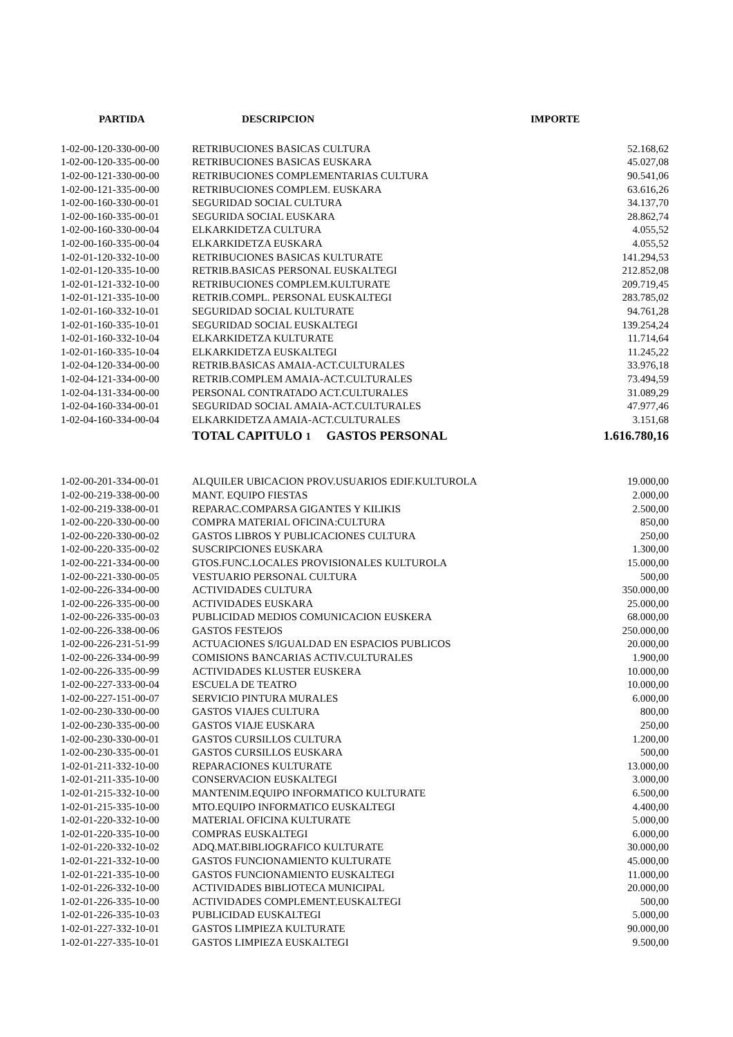| PARTIDA | DESCRIPCION | IMPORTE |
| --- | --- | --- |
| 1-02-00-120-330-00-00 | RETRIBUCIONES BASICAS CULTURA | 52.168,62 |
| 1-02-00-120-335-00-00 | RETRIBUCIONES BASICAS EUSKARA | 45.027,08 |
| 1-02-00-121-330-00-00 | RETRIBUCIONES COMPLEMENTARIAS CULTURA | 90.541,06 |
| 1-02-00-121-335-00-00 | RETRIBUCIONES COMPLEM. EUSKARA | 63.616,26 |
| 1-02-00-160-330-00-01 | SEGURIDAD SOCIAL CULTURA | 34.137,70 |
| 1-02-00-160-335-00-01 | SEGURIDA SOCIAL EUSKARA | 28.862,74 |
| 1-02-00-160-330-00-04 | ELKARKIDETZA CULTURA | 4.055,52 |
| 1-02-00-160-335-00-04 | ELKARKIDETZA EUSKARA | 4.055,52 |
| 1-02-01-120-332-10-00 | RETRIBUCIONES BASICAS KULTURATE | 141.294,53 |
| 1-02-01-120-335-10-00 | RETRIB.BASICAS PERSONAL EUSKALTEGI | 212.852,08 |
| 1-02-01-121-332-10-00 | RETRIBUCIONES COMPLEM.KULTURATE | 209.719,45 |
| 1-02-01-121-335-10-00 | RETRIB.COMPL. PERSONAL EUSKALTEGI | 283.785,02 |
| 1-02-01-160-332-10-01 | SEGURIDAD SOCIAL KULTURATE | 94.761,28 |
| 1-02-01-160-335-10-01 | SEGURIDAD SOCIAL EUSKALTEGI | 139.254,24 |
| 1-02-01-160-332-10-04 | ELKARKIDETZA KULTURATE | 11.714,64 |
| 1-02-01-160-335-10-04 | ELKARKIDETZA EUSKALTEGI | 11.245,22 |
| 1-02-04-120-334-00-00 | RETRIB.BASICAS AMAIA-ACT.CULTURALES | 33.976,18 |
| 1-02-04-121-334-00-00 | RETRIB.COMPLEM AMAIA-ACT.CULTURALES | 73.494,59 |
| 1-02-04-131-334-00-00 | PERSONAL CONTRATADO ACT.CULTURALES | 31.089,29 |
| 1-02-04-160-334-00-01 | SEGURIDAD SOCIAL AMAIA-ACT.CULTURALES | 47.977,46 |
| 1-02-04-160-334-00-04 | ELKARKIDETZA AMAIA-ACT.CULTURALES | 3.151,68 |
| | TOTAL CAPITULO 1 GASTOS PERSONAL | 1.616.780,16 |
| 1-02-00-201-334-00-01 | ALQUILER UBICACION PROV.USUARIOS EDIF.KULTUROLA | 19.000,00 |
| 1-02-00-219-338-00-00 | MANT. EQUIPO FIESTAS | 2.000,00 |
| 1-02-00-219-338-00-01 | REPARAC.COMPARSA GIGANTES Y KILIKIS | 2.500,00 |
| 1-02-00-220-330-00-00 | COMPRA MATERIAL OFICINA:CULTURA | 850,00 |
| 1-02-00-220-330-00-02 | GASTOS LIBROS Y PUBLICACIONES CULTURA | 250,00 |
| 1-02-00-220-335-00-02 | SUSCRIPCIONES EUSKARA | 1.300,00 |
| 1-02-00-221-334-00-00 | GTOS.FUNC.LOCALES PROVISIONALES KULTUROLA | 15.000,00 |
| 1-02-00-221-330-00-05 | VESTUARIO PERSONAL CULTURA | 500,00 |
| 1-02-00-226-334-00-00 | ACTIVIDADES CULTURA | 350.000,00 |
| 1-02-00-226-335-00-00 | ACTIVIDADES EUSKARA | 25.000,00 |
| 1-02-00-226-335-00-03 | PUBLICIDAD MEDIOS COMUNICACION EUSKERA | 68.000,00 |
| 1-02-00-226-338-00-06 | GASTOS FESTEJOS | 250.000,00 |
| 1-02-00-226-231-51-99 | ACTUACIONES S/IGUALDAD EN ESPACIOS PUBLICOS | 20.000,00 |
| 1-02-00-226-334-00-99 | COMISIONS BANCARIAS ACTIV.CULTURALES | 1.900,00 |
| 1-02-00-226-335-00-99 | ACTIVIDADES KLUSTER EUSKERA | 10.000,00 |
| 1-02-00-227-333-00-04 | ESCUELA DE TEATRO | 10.000,00 |
| 1-02-00-227-151-00-07 | SERVICIO PINTURA MURALES | 6.000,00 |
| 1-02-00-230-330-00-00 | GASTOS VIAJES CULTURA | 800,00 |
| 1-02-00-230-335-00-00 | GASTOS VIAJE EUSKARA | 250,00 |
| 1-02-00-230-330-00-01 | GASTOS CURSILLOS CULTURA | 1.200,00 |
| 1-02-00-230-335-00-01 | GASTOS CURSILLOS EUSKARA | 500,00 |
| 1-02-01-211-332-10-00 | REPARACIONES KULTURATE | 13.000,00 |
| 1-02-01-211-335-10-00 | CONSERVACION EUSKALTEGI | 3.000,00 |
| 1-02-01-215-332-10-00 | MANTENIM.EQUIPO INFORMATICO KULTURATE | 6.500,00 |
| 1-02-01-215-335-10-00 | MTO.EQUIPO INFORMATICO EUSKALTEGI | 4.400,00 |
| 1-02-01-220-332-10-00 | MATERIAL OFICINA KULTURATE | 5.000,00 |
| 1-02-01-220-335-10-00 | COMPRAS EUSKALTEGI | 6.000,00 |
| 1-02-01-220-332-10-02 | ADQ.MAT.BIBLIOGRAFICO KULTURATE | 30.000,00 |
| 1-02-01-221-332-10-00 | GASTOS FUNCIONAMIENTO KULTURATE | 45.000,00 |
| 1-02-01-221-335-10-00 | GASTOS FUNCIONAMIENTO EUSKALTEGI | 11.000,00 |
| 1-02-01-226-332-10-00 | ACTIVIDADES BIBLIOTECA MUNICIPAL | 20.000,00 |
| 1-02-01-226-335-10-00 | ACTIVIDADES COMPLEMENT.EUSKALTEGI | 500,00 |
| 1-02-01-226-335-10-03 | PUBLICIDAD EUSKALTEGI | 5.000,00 |
| 1-02-01-227-332-10-01 | GASTOS LIMPIEZA KULTURATE | 90.000,00 |
| 1-02-01-227-335-10-01 | GASTOS LIMPIEZA EUSKALTEGI | 9.500,00 |